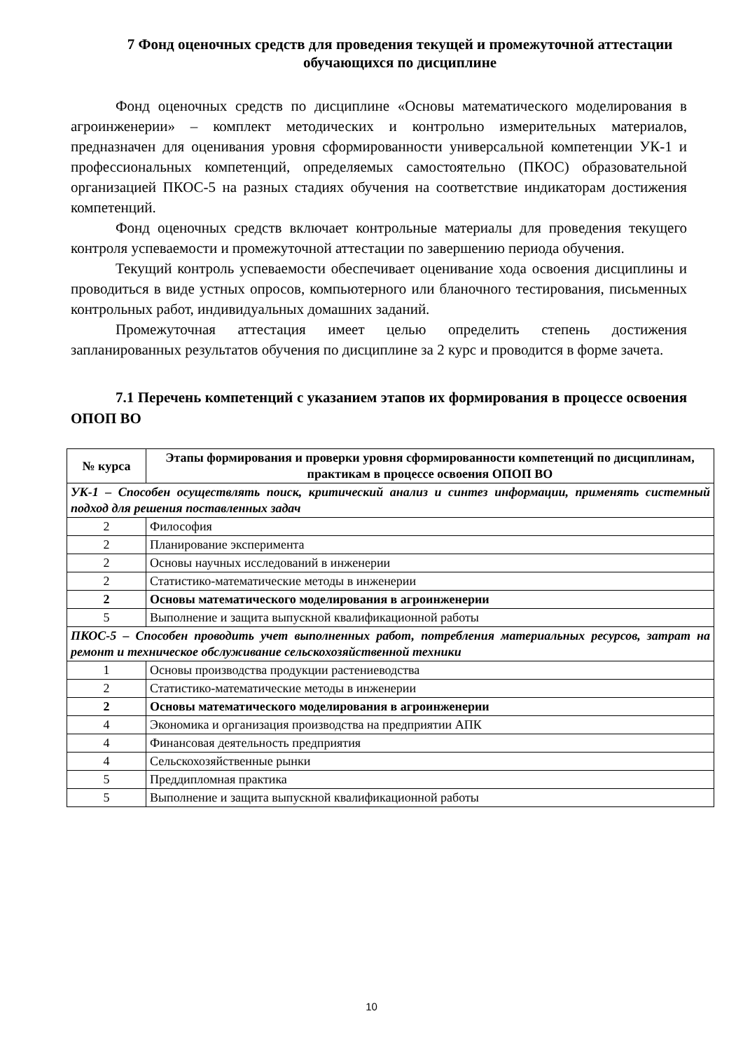7 Фонд оценочных средств для проведения текущей и промежуточной аттестации обучающихся по дисциплине
Фонд оценочных средств по дисциплине «Основы математического моделирования в агроинженерии» – комплект методических и контрольно измерительных материалов, предназначен для оценивания уровня сформированности универсальной компетенции УК-1 и профессиональных компетенций, определяемых самостоятельно (ПКОС) образовательной организацией ПКОС-5 на разных стадиях обучения на соответствие индикаторам достижения компетенций.
Фонд оценочных средств включает контрольные материалы для проведения текущего контроля успеваемости и промежуточной аттестации по завершению периода обучения.
Текущий контроль успеваемости обеспечивает оценивание хода освоения дисциплины и проводиться в виде устных опросов, компьютерного или бланочного тестирования, письменных контрольных работ, индивидуальных домашних заданий.
Промежуточная аттестация имеет целью определить степень достижения запланированных результатов обучения по дисциплине за 2 курс и проводится в форме зачета.
7.1 Перечень компетенций с указанием этапов их формирования в процессе освоения ОПОП ВО
| № курса | Этапы формирования и проверки уровня сформированности компетенций по дисциплинам, практикам в процессе освоения ОПОП ВО |
| --- | --- |
| УК-1 – Способен осуществлять поиск, критический анализ и синтез информации, применять системный подход для решения поставленных задач | |
| 2 | Философия |
| 2 | Планирование эксперимента |
| 2 | Основы научных исследований в инженерии |
| 2 | Статистико-математические методы в инженерии |
| 2 | Основы математического моделирования в агроинженерии |
| 5 | Выполнение и защита выпускной квалификационной работы |
| ПКОС-5 – Способен проводить учет выполненных работ, потребления материальных ресурсов, затрат на ремонт и техническое обслуживание сельскохозяйственной техники | |
| 1 | Основы производства продукции растениеводства |
| 2 | Статистико-математические методы в инженерии |
| 2 | Основы математического моделирования в агроинженерии |
| 4 | Экономика и организация производства на предприятии АПК |
| 4 | Финансовая деятельность предприятия |
| 4 | Сельскохозяйственные рынки |
| 5 | Преддипломная практика |
| 5 | Выполнение и защита выпускной квалификационной работы |
10